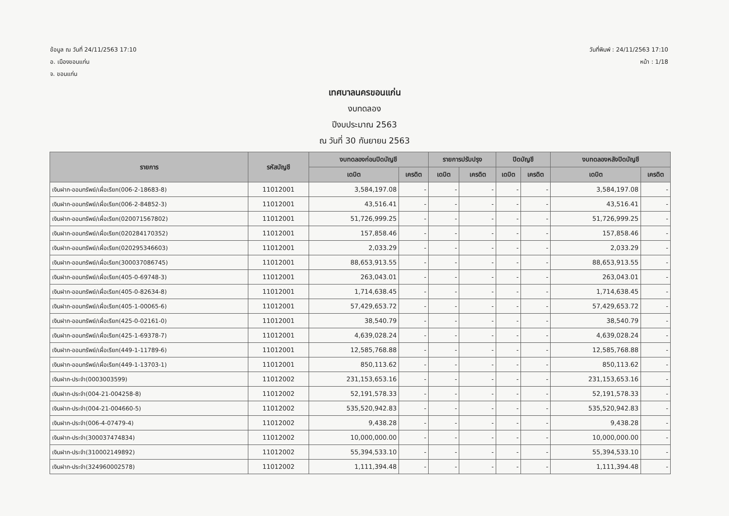ข้อมูล ณ วันที่ 24/11/2563 17:10
อ. เมืองขอนแก่น
จ. ขอนแก่น
วันที่พิมพ์ : 24/11/2563 17:10
หน้า : 1/18
เทศบาลนครขอนแก่น
งบทดลอง
ปีงบประมาณ 2563
ณ วันที่ 30 กันยายน 2563
| รายการ | รหัสบัญชี | งบทดลองก่อนปิดบัญชี | | รายการปรับปรุง | | ปิดบัญชี | | งบทดลองหลังปิดบัญชี | |
| --- | --- | --- | --- | --- | --- | --- | --- | --- | --- |
| | | เดบิต | เครดิต | เดบิต | เครดิต | เดบิต | เครดิต | เดบิต | เครดิต |
| เงินฝาก-ออมทรัพย์/เผื่อเรียก(006-2-18683-8) | 11012001 | 3,584,197.08 | - | - | - | - | - | 3,584,197.08 | - |
| เงินฝาก-ออมทรัพย์/เผื่อเรียก(006-2-84852-3) | 11012001 | 43,516.41 | - | - | - | - | - | 43,516.41 | - |
| เงินฝาก-ออมทรัพย์/เผื่อเรียก(020071567802) | 11012001 | 51,726,999.25 | - | - | - | - | - | 51,726,999.25 | - |
| เงินฝาก-ออมทรัพย์/เผื่อเรียก(020284170352) | 11012001 | 157,858.46 | - | - | - | - | - | 157,858.46 | - |
| เงินฝาก-ออมทรัพย์/เผื่อเรียก(020295346603) | 11012001 | 2,033.29 | - | - | - | - | - | 2,033.29 | - |
| เงินฝาก-ออมทรัพย์/เผื่อเรียก(300037086745) | 11012001 | 88,653,913.55 | - | - | - | - | - | 88,653,913.55 | - |
| เงินฝาก-ออมทรัพย์/เผื่อเรียก(405-0-69748-3) | 11012001 | 263,043.01 | - | - | - | - | - | 263,043.01 | - |
| เงินฝาก-ออมทรัพย์/เผื่อเรียก(405-0-82634-8) | 11012001 | 1,714,638.45 | - | - | - | - | - | 1,714,638.45 | - |
| เงินฝาก-ออมทรัพย์/เผื่อเรียก(405-1-00065-6) | 11012001 | 57,429,653.72 | - | - | - | - | - | 57,429,653.72 | - |
| เงินฝาก-ออมทรัพย์/เผื่อเรียก(425-0-02161-0) | 11012001 | 38,540.79 | - | - | - | - | - | 38,540.79 | - |
| เงินฝาก-ออมทรัพย์/เผื่อเรียก(425-1-69378-7) | 11012001 | 4,639,028.24 | - | - | - | - | - | 4,639,028.24 | - |
| เงินฝาก-ออมทรัพย์/เผื่อเรียก(449-1-11789-6) | 11012001 | 12,585,768.88 | - | - | - | - | - | 12,585,768.88 | - |
| เงินฝาก-ออมทรัพย์/เผื่อเรียก(449-1-13703-1) | 11012001 | 850,113.62 | - | - | - | - | - | 850,113.62 | - |
| เงินฝาก-ประจำ(0003003599) | 11012002 | 231,153,653.16 | - | - | - | - | - | 231,153,653.16 | - |
| เงินฝาก-ประจำ(004-21-004258-8) | 11012002 | 52,191,578.33 | - | - | - | - | - | 52,191,578.33 | - |
| เงินฝาก-ประจำ(004-21-004660-5) | 11012002 | 535,520,942.83 | - | - | - | - | - | 535,520,942.83 | - |
| เงินฝาก-ประจำ(006-4-07479-4) | 11012002 | 9,438.28 | - | - | - | - | - | 9,438.28 | - |
| เงินฝาก-ประจำ(300037474834) | 11012002 | 10,000,000.00 | - | - | - | - | - | 10,000,000.00 | - |
| เงินฝาก-ประจำ(310002149892) | 11012002 | 55,394,533.10 | - | - | - | - | - | 55,394,533.10 | - |
| เงินฝาก-ประจำ(324960002578) | 11012002 | 1,111,394.48 | - | - | - | - | - | 1,111,394.48 | - |